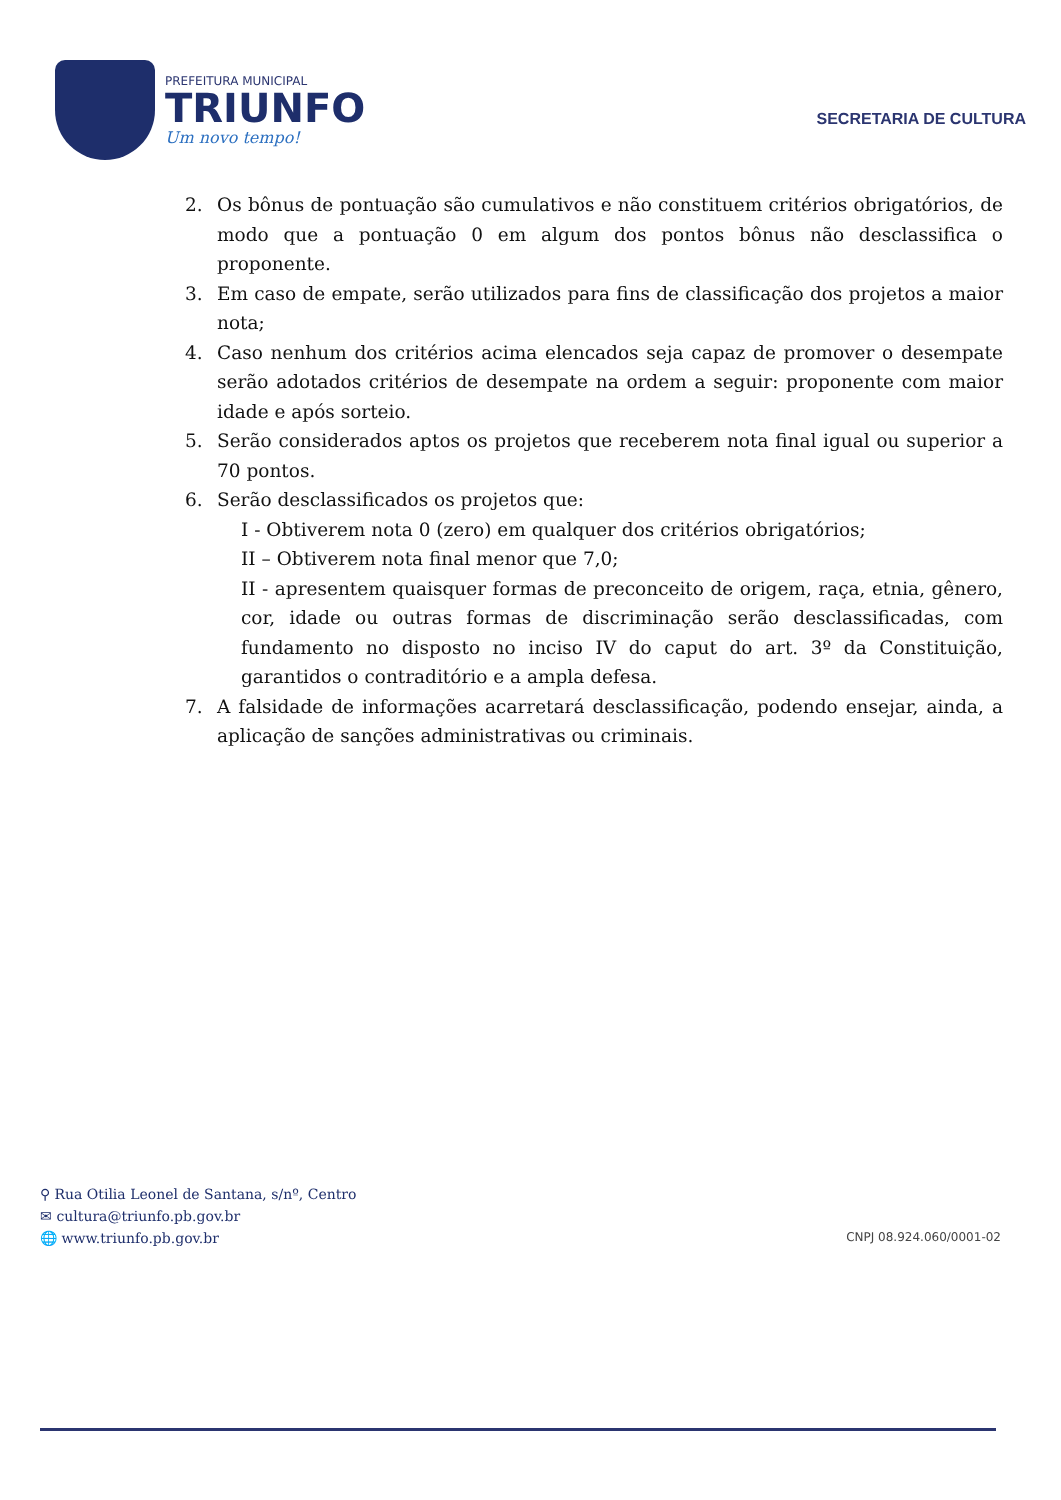PREFEITURA MUNICIPAL
TRIUNFO
Um novo tempo!
SECRETARIA DE CULTURA
2. Os bônus de pontuação são cumulativos e não constituem critérios obrigatórios, de modo que a pontuação 0 em algum dos pontos bônus não desclassifica o proponente.
3. Em caso de empate, serão utilizados para fins de classificação dos projetos a maior nota;
4. Caso nenhum dos critérios acima elencados seja capaz de promover o desempate serão adotados critérios de desempate na ordem a seguir: proponente com maior idade e após sorteio.
5. Serão considerados aptos os projetos que receberem nota final igual ou superior a 70 pontos.
6. Serão desclassificados os projetos que:
I - Obtiverem nota 0 (zero) em qualquer dos critérios obrigatórios;
II – Obtiverem nota final menor que 7,0;
II - apresentem quaisquer formas de preconceito de origem, raça, etnia, gênero, cor, idade ou outras formas de discriminação serão desclassificadas, com fundamento no disposto no inciso IV do caput do art. 3º da Constituição, garantidos o contraditório e a ampla defesa.
7. A falsidade de informações acarretará desclassificação, podendo ensejar, ainda, a aplicação de sanções administrativas ou criminais.
⚲ Rua Otilia Leonel de Santana, s/nº, Centro
✉ cultura@triunfo.pb.gov.br
🌐 www.triunfo.pb.gov.br
CNPJ 08.924.060/0001-02